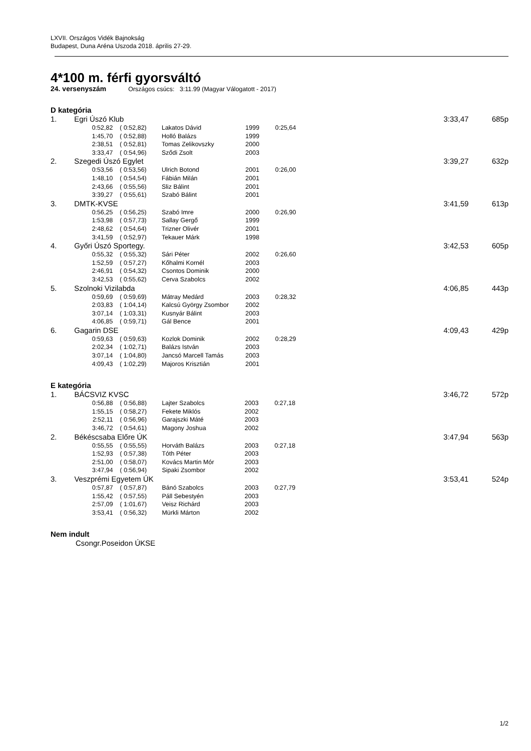LXVII. Országos Vidék Bajnokság
Budapest, Duna Aréna Uszoda 2018. április 27-29.
4*100 m. férfi gyorsváltó
24. versenyszám Országos csúcs: 3:11.99 (Magyar Válogatott - 2017)
D kategória
| 1. | Egri Úszó Klub | | | | | 3:33,47 | 685p |
| | 0:52,82 | ( 0:52,82) | Lakatos Dávid | 1999 | 0:25,64 | | |
| | 1:45,70 | ( 0:52,88) | Holló Balázs | 1999 | | | |
| | 2:38,51 | ( 0:52,81) | Tomas Zelikovszky | 2000 | | | |
| | 3:33,47 | ( 0:54,96) | Sződi Zsolt | 2003 | | | |
| 2. | Szegedi Úszó Egylet | | | | | 3:39,27 | 632p |
| | 0:53,56 | ( 0:53,56) | Ulrich Botond | 2001 | 0:26,00 | | |
| | 1:48,10 | ( 0:54,54) | Fábián Milán | 2001 | | | |
| | 2:43,66 | ( 0:55,56) | Sliz Bálint | 2001 | | | |
| | 3:39,27 | ( 0:55,61) | Szabó Bálint | 2001 | | | |
| 3. | DMTK-KVSE | | | | | 3:41,59 | 613p |
| | 0:56,25 | ( 0:56,25) | Szabó Imre | 2000 | 0:26,90 | | |
| | 1:53,98 | ( 0:57,73) | Sallay Gergő | 1999 | | | |
| | 2:48,62 | ( 0:54,64) | Trizner Olivér | 2001 | | | |
| | 3:41,59 | ( 0:52,97) | Tekauer Márk | 1998 | | | |
| 4. | Győri Úszó Sportegy. | | | | | 3:42,53 | 605p |
| | 0:55,32 | ( 0:55,32) | Sári Péter | 2002 | 0:26,60 | | |
| | 1:52,59 | ( 0:57,27) | Kőhalmi Kornél | 2003 | | | |
| | 2:46,91 | ( 0:54,32) | Csontos Dominik | 2000 | | | |
| | 3:42,53 | ( 0:55,62) | Cerva Szabolcs | 2002 | | | |
| 5. | Szolnoki Vizilabda | | | | | 4:06,85 | 443p |
| | 0:59,69 | ( 0:59,69) | Mátray Medárd | 2003 | 0:28,32 | | |
| | 2:03,83 | ( 1:04,14) | Kalcsú György Zsombor | 2002 | | | |
| | 3:07,14 | ( 1:03,31) | Kusnyár Bálint | 2003 | | | |
| | 4:06,85 | ( 0:59,71) | Gál Bence | 2001 | | | |
| 6. | Gagarin DSE | | | | | 4:09,43 | 429p |
| | 0:59,63 | ( 0:59,63) | Kozlok Dominik | 2002 | 0:28,29 | | |
| | 2:02,34 | ( 1:02,71) | Balázs István | 2003 | | | |
| | 3:07,14 | ( 1:04,80) | Jancsó Marcell Tamás | 2003 | | | |
| | 4:09,43 | ( 1:02,29) | Majoros Krisztián | 2001 | | | |
E kategória
| 1. | BÁCSVIZ KVSC | | | | | 3:46,72 | 572p |
| | 0:56,88 | ( 0:56,88) | Lajter Szabolcs | 2003 | 0:27,18 | | |
| | 1:55,15 | ( 0:58,27) | Fekete Miklós | 2002 | | | |
| | 2:52,11 | ( 0:56,96) | Garajszki Máté | 2003 | | | |
| | 3:46,72 | ( 0:54,61) | Magony Joshua | 2002 | | | |
| 2. | Békéscsaba Előre ÚK | | | | | 3:47,94 | 563p |
| | 0:55,55 | ( 0:55,55) | Horváth Balázs | 2003 | 0:27,18 | | |
| | 1:52,93 | ( 0:57,38) | Tóth Péter | 2003 | | | |
| | 2:51,00 | ( 0:58,07) | Kovács Martin Mór | 2003 | | | |
| | 3:47,94 | ( 0:56,94) | Sipaki Zsombor | 2002 | | | |
| 3. | Veszprémi Egyetem ÚK | | | | | 3:53,41 | 524p |
| | 0:57,87 | ( 0:57,87) | Bánó Szabolcs | 2003 | 0:27,79 | | |
| | 1:55,42 | ( 0:57,55) | Páll Sebestyén | 2003 | | | |
| | 2:57,09 | ( 1:01,67) | Veisz Richárd | 2003 | | | |
| | 3:53,41 | ( 0:56,32) | Mürkli Márton | 2002 | | | |
Nem indult
Csongr.Poseidon ÚKSE
1/2